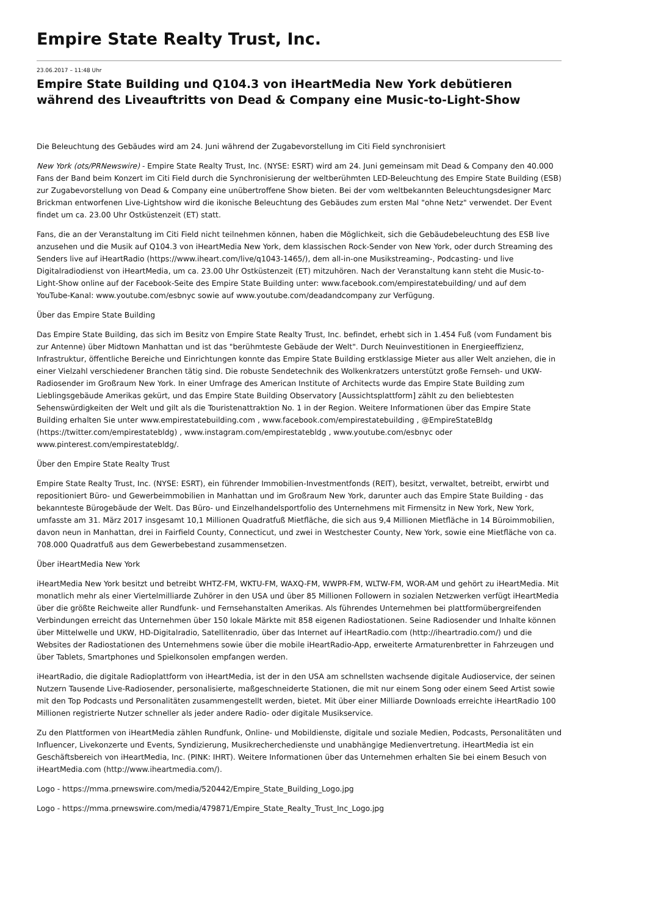Empire State Realty Trust, Inc.
23.06.2017 – 11:48 Uhr
Empire State Building und Q104.3 von iHeartMedia New York debütieren während des Liveauftritts von Dead & Company eine Music-to-Light-Show
Die Beleuchtung des Gebäudes wird am 24. Juni während der Zugabevorstellung im Citi Field synchronisiert
New York (ots/PRNewswire) - Empire State Realty Trust, Inc. (NYSE: ESRT) wird am 24. Juni gemeinsam mit Dead & Company den 40.000 Fans der Band beim Konzert im Citi Field durch die Synchronisierung der weltberühmten LED-Beleuchtung des Empire State Building (ESB) zur Zugabevorstellung von Dead & Company eine unübertroffene Show bieten. Bei der vom weltbekannten Beleuchtungsdesigner Marc Brickman entworfenen Live-Lightshow wird die ikonische Beleuchtung des Gebäudes zum ersten Mal "ohne Netz" verwendet. Der Event findet um ca. 23.00 Uhr Ostküstenzeit (ET) statt.
Fans, die an der Veranstaltung im Citi Field nicht teilnehmen können, haben die Möglichkeit, sich die Gebäudebeleuchtung des ESB live anzusehen und die Musik auf Q104.3 von iHeartMedia New York, dem klassischen Rock-Sender von New York, oder durch Streaming des Senders live auf iHeartRadio (https://www.iheart.com/live/q1043-1465/), dem all-in-one Musikstreaming-, Podcasting- und live Digitalradiodienst von iHeartMedia, um ca. 23.00 Uhr Ostküstenzeit (ET) mitzuhören. Nach der Veranstaltung kann steht die Music-to-Light-Show online auf der Facebook-Seite des Empire State Building unter: www.facebook.com/empirestatebuilding/ und auf dem YouTube-Kanal: www.youtube.com/esbnyc sowie auf www.youtube.com/deadandcompany zur Verfügung.
Über das Empire State Building
Das Empire State Building, das sich im Besitz von Empire State Realty Trust, Inc. befindet, erhebt sich in 1.454 Fuß (vom Fundament bis zur Antenne) über Midtown Manhattan und ist das "berühmteste Gebäude der Welt". Durch Neuinvestitionen in Energieeffizienz, Infrastruktur, öffentliche Bereiche und Einrichtungen konnte das Empire State Building erstklassige Mieter aus aller Welt anziehen, die in einer Vielzahl verschiedener Branchen tätig sind. Die robuste Sendetechnik des Wolkenkratzers unterstützt große Fernseh- und UKW-Radiosender im Großraum New York. In einer Umfrage des American Institute of Architects wurde das Empire State Building zum Lieblingsgebäude Amerikas gekürt, und das Empire State Building Observatory [Aussichtsplattform] zählt zu den beliebtesten Sehenswürdigkeiten der Welt und gilt als die Touristenattraktion No. 1 in der Region. Weitere Informationen über das Empire State Building erhalten Sie unter www.empirestatebuilding.com , www.facebook.com/empirestatebuilding , @EmpireStateBldg (https://twitter.com/empirestatebldg) , www.instagram.com/empirestatebldg , www.youtube.com/esbnyc oder www.pinterest.com/empirestatebldg/.
Über den Empire State Realty Trust
Empire State Realty Trust, Inc. (NYSE: ESRT), ein führender Immobilien-Investmentfonds (REIT), besitzt, verwaltet, betreibt, erwirbt und repositioniert Büro- und Gewerbeimmobilien in Manhattan und im Großraum New York, darunter auch das Empire State Building - das bekannteste Bürogebäude der Welt. Das Büro- und Einzelhandelsportfolio des Unternehmens mit Firmensitz in New York, New York, umfasste am 31. März 2017 insgesamt 10,1 Millionen Quadratfuß Mietfläche, die sich aus 9,4 Millionen Mietfläche in 14 Büroimmobilien, davon neun in Manhattan, drei in Fairfield County, Connecticut, und zwei in Westchester County, New York, sowie eine Mietfläche von ca. 708.000 Quadratfuß aus dem Gewerbebestand zusammensetzen.
Über iHeartMedia New York
iHeartMedia New York besitzt und betreibt WHTZ-FM, WKTU-FM, WAXQ-FM, WWPR-FM, WLTW-FM, WOR-AM und gehört zu iHeartMedia. Mit monatlich mehr als einer Viertelmilliarde Zuhörer in den USA und über 85 Millionen Followern in sozialen Netzwerken verfügt iHeartMedia über die größte Reichweite aller Rundfunk- und Fernsehanstalten Amerikas. Als führendes Unternehmen bei plattformübergreifenden Verbindungen erreicht das Unternehmen über 150 lokale Märkte mit 858 eigenen Radiostationen. Seine Radiosender und Inhalte können über Mittelwelle und UKW, HD-Digitalradio, Satellitenradio, über das Internet auf iHeartRadio.com (http://iheartradio.com/) und die Websites der Radiostationen des Unternehmens sowie über die mobile iHeartRadio-App, erweiterte Armaturenbretter in Fahrzeugen und über Tablets, Smartphones und Spielkonsolen empfangen werden.
iHeartRadio, die digitale Radioplattform von iHeartMedia, ist der in den USA am schnellsten wachsende digitale Audioservice, der seinen Nutzern Tausende Live-Radiosender, personalisierte, maßgeschneiderte Stationen, die mit nur einem Song oder einem Seed Artist sowie mit den Top Podcasts und Personalitäten zusammengestellt werden, bietet. Mit über einer Milliarde Downloads erreichte iHeartRadio 100 Millionen registrierte Nutzer schneller als jeder andere Radio- oder digitale Musikservice.
Zu den Plattformen von iHeartMedia zählen Rundfunk, Online- und Mobildienste, digitale und soziale Medien, Podcasts, Personalitäten und Influencer, Livekonzerte und Events, Syndizierung, Musikrecherchedienste und unabhängige Medienvertretung. iHeartMedia ist ein Geschäftsbereich von iHeartMedia, Inc. (PINK: IHRT). Weitere Informationen über das Unternehmen erhalten Sie bei einem Besuch von iHeartMedia.com (http://www.iheartmedia.com/).
Logo - https://mma.prnewswire.com/media/520442/Empire_State_Building_Logo.jpg
Logo - https://mma.prnewswire.com/media/479871/Empire_State_Realty_Trust_Inc_Logo.jpg